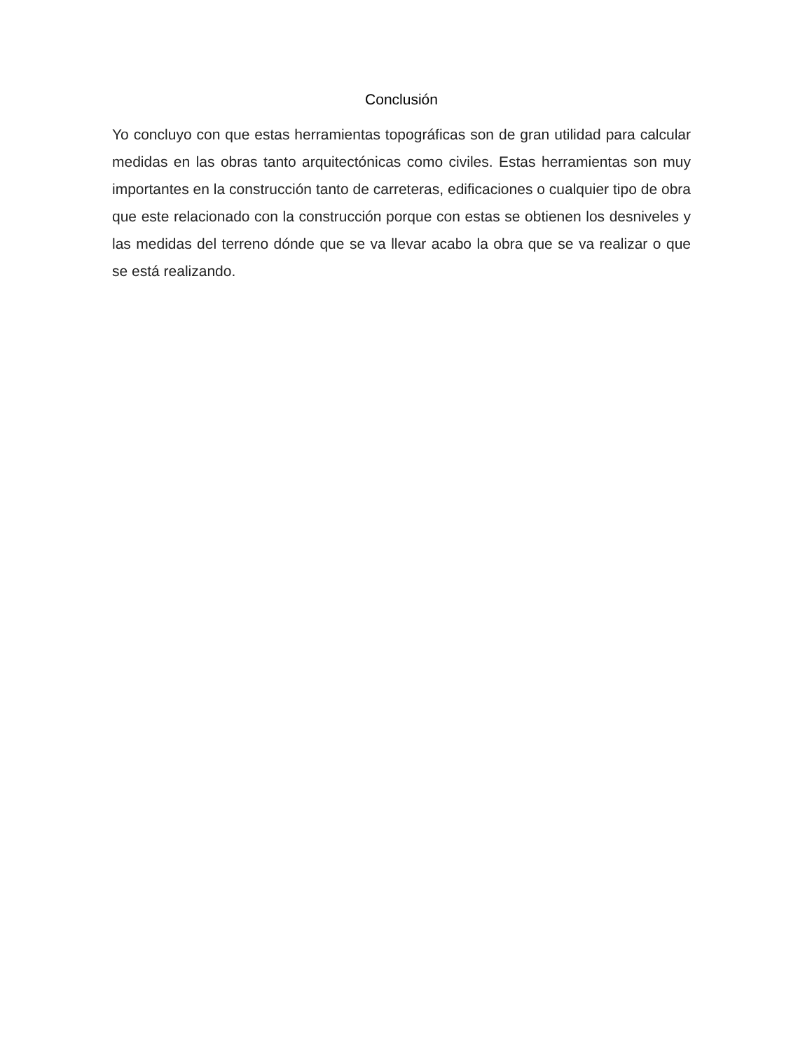Conclusión
Yo concluyo con que estas herramientas topográficas son de gran utilidad para calcular medidas en las obras tanto arquitectónicas como civiles. Estas herramientas son muy importantes en la construcción tanto de carreteras, edificaciones o cualquier tipo de obra que este relacionado con la construcción porque con estas se obtienen los desniveles y las medidas del terreno dónde que se va llevar acabo la obra que se va realizar o que se está realizando.